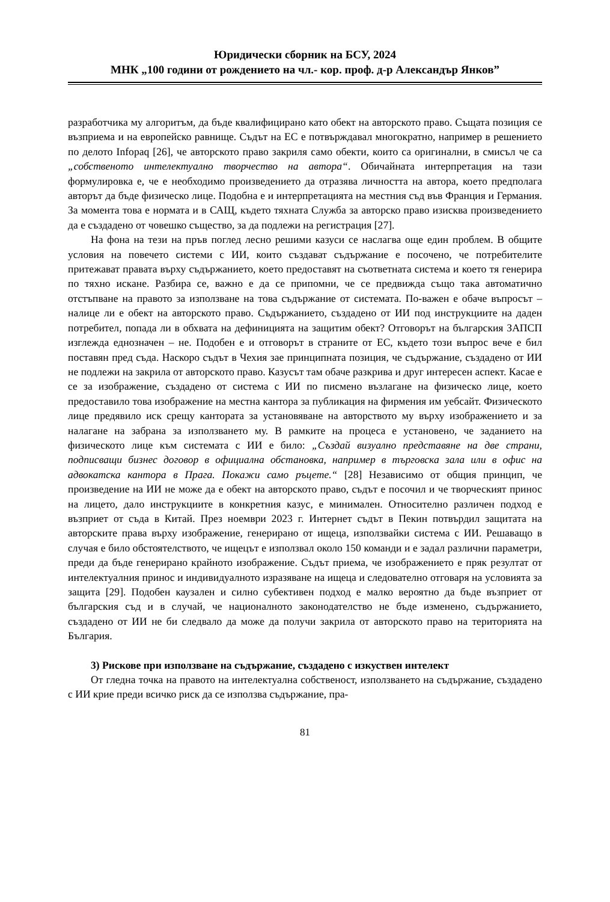Юридически сборник на БСУ, 2024
МНК „100 години от рождението на чл.- кор. проф. д-р Александър Янков”
разработчика му алгоритъм, да бъде квалифицирано като обект на авторското право. Същата позиция се възприема и на европейско равнище. Съдът на ЕС е потвърждавал многократно, например в решението по делото Infopaq [26], че авторското право закриля само обекти, които са оригинални, в смисъл че са „собственото интелектуално творчество на автора“. Обичайната интерпретация на тази формулировка е, че е необходимо произведението да отразява личността на автора, което предполага авторът да бъде физическо лице. Подобна е и интерпретацията на местния съд във Франция и Германия. За момента това е нормата и в САЩ, където тяхната Служба за авторско право изисква произведението да е създадено от човешко същество, за да подлежи на регистрация [27].
На фона на тези на пръв поглед лесно решими казуси се наслагва още един проблем. В общите условия на повечето системи с ИИ, които създават съдържание е посочено, че потребителите притежават правата върху съдържанието, което предоставят на съответната система и което тя генерира по тяхно искане. Разбира се, важно е да се припомни, че се предвижда също така автоматично отстъпване на правото за използване на това съдържание от системата. По-важен е обаче въпросът – налице ли е обект на авторското право. Съдържанието, създадено от ИИ под инструкциите на даден потребител, попада ли в обхвата на дефиницията на защитим обект? Отговорът на българския ЗАПСП изглежда еднозначен – не. Подобен е и отговорът в страните от ЕС, където този въпрос вече е бил поставян пред съда. Наскоро съдът в Чехия зае принципната позиция, че съдържание, създадено от ИИ не подлежи на закрила от авторското право. Казусът там обаче разкрива и друг интересен аспект. Касае е се за изображение, създадено от система с ИИ по писмено възлагане на физическо лице, което предоставило това изображение на местна кантора за публикация на фирмения им уебсайт. Физическото лице предявило иск срещу кантората за установяване на авторството му върху изображението и за налагане на забрана за използването му. В рамките на процеса е установено, че заданието на физическото лице към системата с ИИ е било: „Създай визуално представяне на две страни, подписващи бизнес договор в официална обстановка, например в търговска зала или в офис на адвокатска кантора в Прага. Покажи само ръцете.“ [28] Независимо от общия принцип, че произведение на ИИ не може да е обект на авторското право, съдът е посочил и че творческият принос на лицето, дало инструкциите в конкретния казус, е минимален. Относително различен подход е възприет от съда в Китай. През ноември 2023 г. Интернет съдът в Пекин потвърдил защитата на авторските права върху изображение, генерирано от ищеца, използвайки система с ИИ. Решаващо в случая е било обстоятелството, че ищецът е използвал около 150 команди и е задал различни параметри, преди да бъде генерирано крайното изображение. Съдът приема, че изображението е пряк резултат от интелектуалния принос и индивидуалното изразяване на ищеца и следователно отговаря на условията за защита [29]. Подобен каузален и силно субективен подход е малко вероятно да бъде възприет от българския съд и в случай, че националното законодателство не бъде изменено, съдържанието, създадено от ИИ не би следвало да може да получи закрила от авторското право на територията на България.
3) Рискове при използване на съдържание, създадено с изкуствен интелект
От гледна точка на правото на интелектуална собственост, използването на съдържание, създадено с ИИ крие преди всичко риск да се използва съдържание, пра-
81